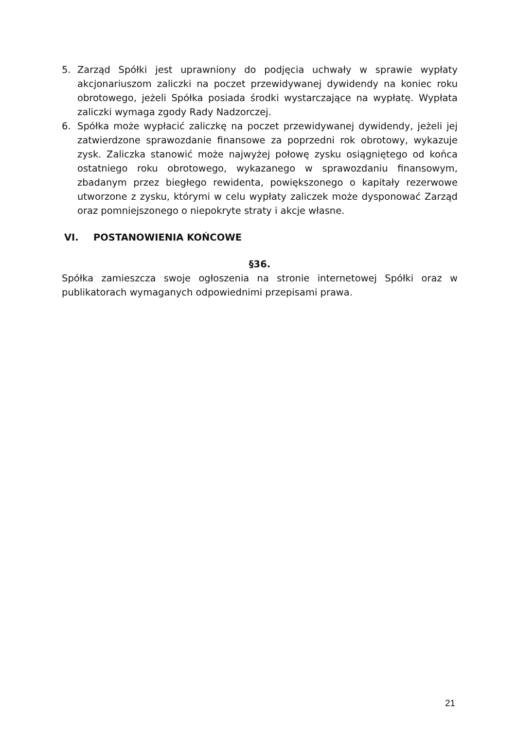5. Zarząd Spółki jest uprawniony do podjęcia uchwały w sprawie wypłaty akcjonariuszom zaliczki na poczet przewidywanej dywidendy na koniec roku obrotowego, jeżeli Spółka posiada środki wystarczające na wypłatę. Wypłata zaliczki wymaga zgody Rady Nadzorczej.
6. Spółka może wypłacić zaliczkę na poczet przewidywanej dywidendy, jeżeli jej zatwierdzone sprawozdanie finansowe za poprzedni rok obrotowy, wykazuje zysk. Zaliczka stanowić może najwyżej połowę zysku osiągniętego od końca ostatniego roku obrotowego, wykazanego w sprawozdaniu finansowym, zbadanym przez biegłego rewidenta, powiększonego o kapitały rezerwowe utworzone z zysku, którymi w celu wypłaty zaliczek może dysponować Zarząd oraz pomniejszonego o niepokryte straty i akcje własne.
VI. POSTANOWIENIA KOŃCOWE
§36.
Spółka zamieszcza swoje ogłoszenia na stronie internetowej Spółki oraz w publikatorach wymaganych odpowiednimi przepisami prawa.
21